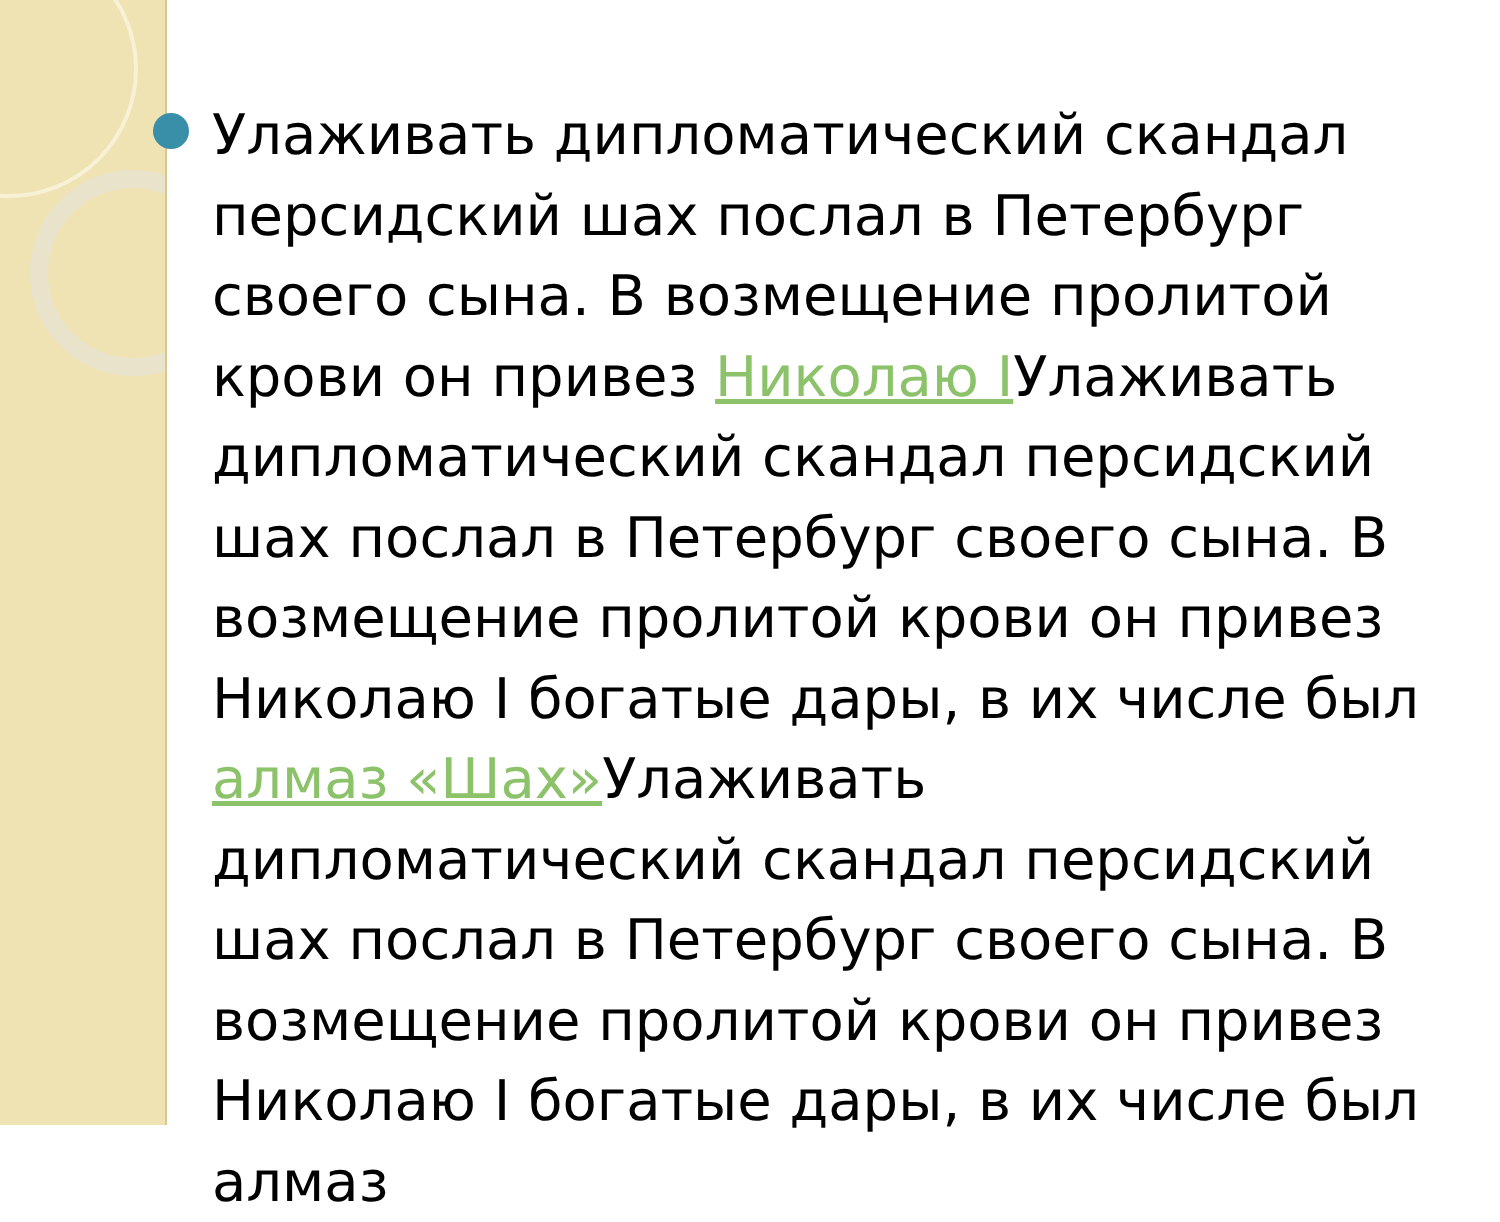Улаживать дипломатический скандал персидский шах послал в Петербург своего сына. В возмещение пролитой крови он привез Николаю IУлаживать дипломатический скандал персидский шах послал в Петербург своего сына. В возмещение пролитой крови он привез Николаю I богатые дары, в их числе был алмаз «Шах»Улаживать дипломатический скандал персидский шах послал в Петербург своего сына. В возмещение пролитой крови он привез Николаю I богатые дары, в их числе был алмаз